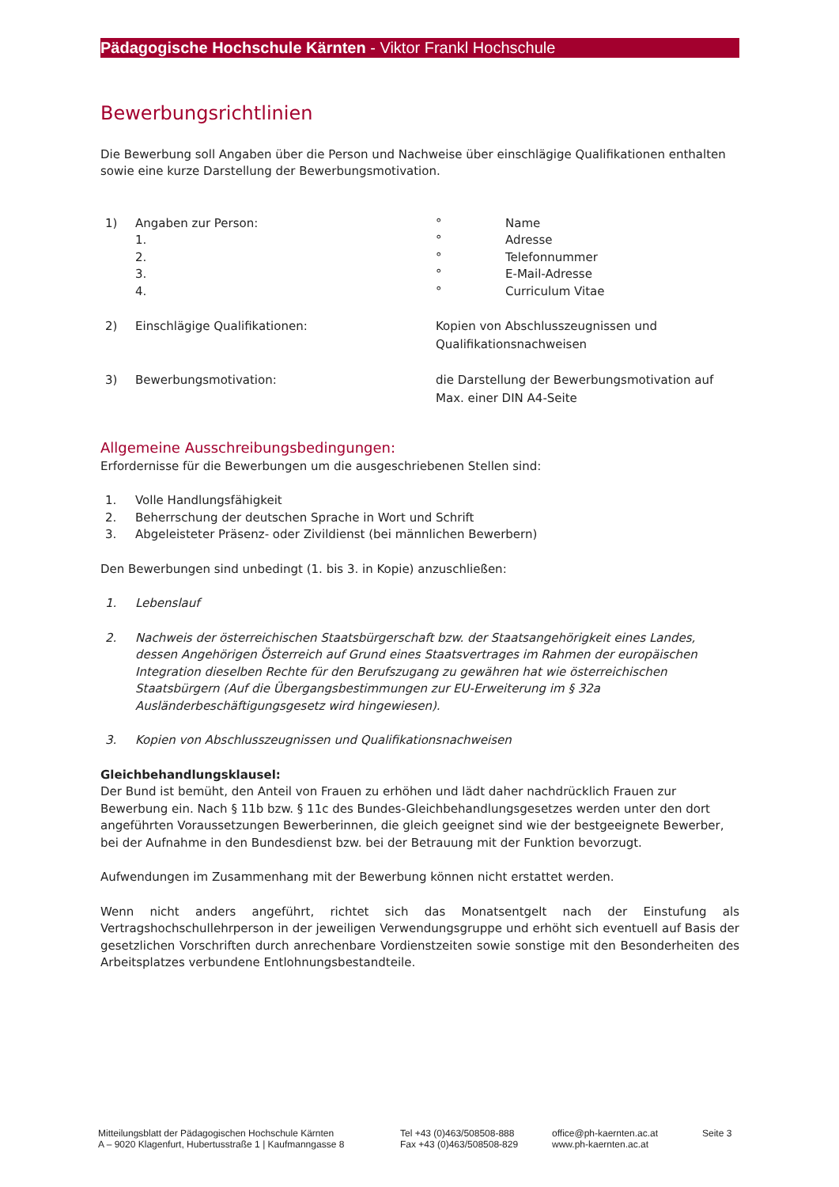Pädagogische Hochschule Kärnten - Viktor Frankl Hochschule
Bewerbungsrichtlinien
Die Bewerbung soll Angaben über die Person und Nachweise über einschlägige Qualifikationen enthalten sowie eine kurze Darstellung der Bewerbungsmotivation.
1) Angaben zur Person: ° Name
1. ° Adresse
2. ° Telefonnummer
3. ° E-Mail-Adresse
4. ° Curriculum Vitae
2) Einschlägige Qualifikationen: Kopien von Abschlusszeugnissen und
Qualifikationsnachweisen
3) Bewerbungsmotivation: die Darstellung der Bewerbungsmotivation auf
Max. einer DIN A4-Seite
Allgemeine Ausschreibungsbedingungen:
Erfordernisse für die Bewerbungen um die ausgeschriebenen Stellen sind:
1. Volle Handlungsfähigkeit
2. Beherrschung der deutschen Sprache in Wort und Schrift
3. Abgeleisteter Präsenz- oder Zivildienst (bei männlichen Bewerbern)
Den Bewerbungen sind unbedingt (1. bis 3. in Kopie) anzuschließen:
1. Lebenslauf
2. Nachweis der österreichischen Staatsbürgerschaft bzw. der Staatsangehörigkeit eines Landes, dessen Angehörigen Österreich auf Grund eines Staatsvertrages im Rahmen der europäischen Integration dieselben Rechte für den Berufszugang zu gewähren hat wie österreichischen Staatsbürgern (Auf die Übergangsbestimmungen zur EU-Erweiterung im § 32a Ausländerbeschäftigungsgesetz wird hingewiesen).
3. Kopien von Abschlusszeugnissen und Qualifikationsnachweisen
Gleichbehandlungsklausel:
Der Bund ist bemüht, den Anteil von Frauen zu erhöhen und lädt daher nachdrücklich Frauen zur Bewerbung ein. Nach § 11b bzw. § 11c des Bundes-Gleichbehandlungsgesetzes werden unter den dort angeführten Voraussetzungen Bewerberinnen, die gleich geeignet sind wie der bestgeeignete Bewerber, bei der Aufnahme in den Bundesdienst bzw. bei der Betrauung mit der Funktion bevorzugt.
Aufwendungen im Zusammenhang mit der Bewerbung können nicht erstattet werden.
Wenn nicht anders angeführt, richtet sich das Monatsentgelt nach der Einstufung als Vertragshochschullehrperson in der jeweiligen Verwendungsgruppe und erhöht sich eventuell auf Basis der gesetzlichen Vorschriften durch anrechenbare Vordienstzeiten sowie sonstige mit den Besonderheiten des Arbeitsplatzes verbundene Entlohnungsbestandteile.
Mitteilungsblatt der Pädagogischen Hochschule Kärnten
A – 9020 Klagenfurt, Hubertusstraße 1 | Kaufmanngasse 8
Tel +43 (0)463/508508-888
Fax +43 (0)463/508508-829
office@ph-kaernten.ac.at
www.ph-kaernten.ac.at
Seite 3